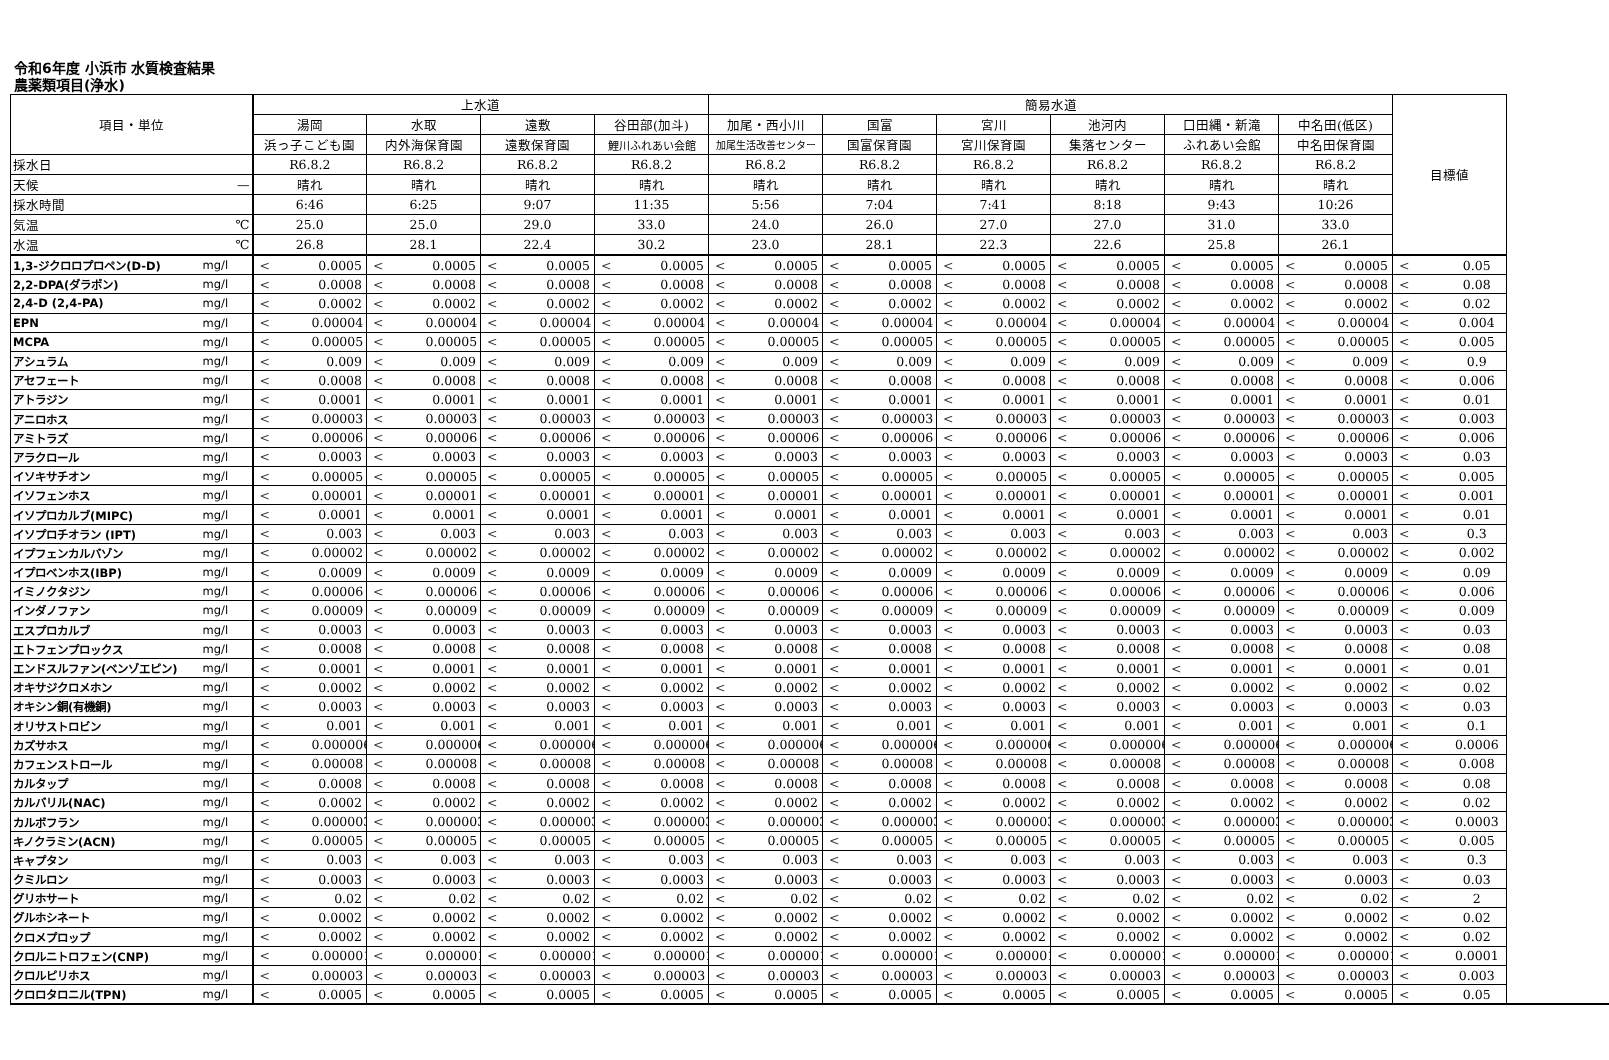令和6年度 小浜市 水質検査結果
農薬類項目(浄水)
| 項目・単位 | | 上水道 | | | | | | | | 簡易水道 | | | | | | | | | | | | 目標値 | |
| --- | --- | --- | --- | --- | --- | --- | --- | --- | --- | --- | --- | --- | --- | --- | --- | --- | --- | --- | --- | --- | --- | --- | --- |
| | | 湯岡 | | 水取 | | 遠敷 | | 谷田部(加斗) | | 加尾・西小川 | | 国富 | | 宮川 | | 池河内 | | 口田縄・新滝 | | 中名田(低区) | | | |
| | | 浜っ子こども園 | | 内外海保育園 | | 遠敷保育園 | | 鯉川ふれあい会館 | | 加尾生活改善センター | | 国富保育園 | | 宮川保育園 | | 集落センター | | ふれあい会館 | | 中名田保育園 | | | |
| 採水日 | | R6.8.2 | | R6.8.2 | | R6.8.2 | | R6.8.2 | | R6.8.2 | | R6.8.2 | | R6.8.2 | | R6.8.2 | | R6.8.2 | | R6.8.2 | | | |
| 天候 | — | 晴れ | | 晴れ | | 晴れ | | 晴れ | | 晴れ | | 晴れ | | 晴れ | | 晴れ | | 晴れ | | 晴れ | | | |
| 採水時間 | | 6:46 | | 6:25 | | 9:07 | | 11:35 | | 5:56 | | 7:04 | | 7:41 | | 8:18 | | 9:43 | | 10:26 | | | |
| 気温 | ℃ | 25.0 | | 25.0 | | 29.0 | | 33.0 | | 24.0 | | 26.0 | | 27.0 | | 27.0 | | 31.0 | | 33.0 | | | |
| 水温 | ℃ | 26.8 | | 28.1 | | 22.4 | | 30.2 | | 23.0 | | 28.1 | | 22.3 | | 22.6 | | 25.8 | | 26.1 | | | |
| 1,3-ジクロロプロペン(D-D) | mg/l | < | 0.0005 | < | 0.0005 | < | 0.0005 | < | 0.0005 | < | 0.0005 | < | 0.0005 | < | 0.0005 | < | 0.0005 | < | 0.0005 | < | 0.0005 | < | 0.05 |
| 2,2-DPA(ダラポン) | mg/l | < | 0.0008 | < | 0.0008 | < | 0.0008 | < | 0.0008 | < | 0.0008 | < | 0.0008 | < | 0.0008 | < | 0.0008 | < | 0.0008 | < | 0.0008 | < | 0.08 |
| 2,4-D (2,4-PA) | mg/l | < | 0.0002 | < | 0.0002 | < | 0.0002 | < | 0.0002 | < | 0.0002 | < | 0.0002 | < | 0.0002 | < | 0.0002 | < | 0.0002 | < | 0.0002 | < | 0.02 |
| EPN | mg/l | < | 0.00004 | < | 0.00004 | < | 0.00004 | < | 0.00004 | < | 0.00004 | < | 0.00004 | < | 0.00004 | < | 0.00004 | < | 0.00004 | < | 0.00004 | < | 0.004 |
| MCPA | mg/l | < | 0.00005 | < | 0.00005 | < | 0.00005 | < | 0.00005 | < | 0.00005 | < | 0.00005 | < | 0.00005 | < | 0.00005 | < | 0.00005 | < | 0.00005 | < | 0.005 |
| アシュラム | mg/l | < | 0.009 | < | 0.009 | < | 0.009 | < | 0.009 | < | 0.009 | < | 0.009 | < | 0.009 | < | 0.009 | < | 0.009 | < | 0.009 | < | 0.9 |
| アセフェート | mg/l | < | 0.0008 | < | 0.0008 | < | 0.0008 | < | 0.0008 | < | 0.0008 | < | 0.0008 | < | 0.0008 | < | 0.0008 | < | 0.0008 | < | 0.0008 | < | 0.006 |
| アトラジン | mg/l | < | 0.0001 | < | 0.0001 | < | 0.0001 | < | 0.0001 | < | 0.0001 | < | 0.0001 | < | 0.0001 | < | 0.0001 | < | 0.0001 | < | 0.0001 | < | 0.01 |
| アニロホス | mg/l | < | 0.00003 | < | 0.00003 | < | 0.00003 | < | 0.00003 | < | 0.00003 | < | 0.00003 | < | 0.00003 | < | 0.00003 | < | 0.00003 | < | 0.00003 | < | 0.003 |
| アミトラズ | mg/l | < | 0.00006 | < | 0.00006 | < | 0.00006 | < | 0.00006 | < | 0.00006 | < | 0.00006 | < | 0.00006 | < | 0.00006 | < | 0.00006 | < | 0.00006 | < | 0.006 |
| アラクロール | mg/l | < | 0.0003 | < | 0.0003 | < | 0.0003 | < | 0.0003 | < | 0.0003 | < | 0.0003 | < | 0.0003 | < | 0.0003 | < | 0.0003 | < | 0.0003 | < | 0.03 |
| イソキサチオン | mg/l | < | 0.00005 | < | 0.00005 | < | 0.00005 | < | 0.00005 | < | 0.00005 | < | 0.00005 | < | 0.00005 | < | 0.00005 | < | 0.00005 | < | 0.00005 | < | 0.005 |
| イソフェンホス | mg/l | < | 0.00001 | < | 0.00001 | < | 0.00001 | < | 0.00001 | < | 0.00001 | < | 0.00001 | < | 0.00001 | < | 0.00001 | < | 0.00001 | < | 0.00001 | < | 0.001 |
| イソプロカルブ(MIPC) | mg/l | < | 0.0001 | < | 0.0001 | < | 0.0001 | < | 0.0001 | < | 0.0001 | < | 0.0001 | < | 0.0001 | < | 0.0001 | < | 0.0001 | < | 0.0001 | < | 0.01 |
| イソプロチオラン (IPT) | mg/l | < | 0.003 | < | 0.003 | < | 0.003 | < | 0.003 | < | 0.003 | < | 0.003 | < | 0.003 | < | 0.003 | < | 0.003 | < | 0.003 | < | 0.3 |
| イプフェンカルバゾン | mg/l | < | 0.00002 | < | 0.00002 | < | 0.00002 | < | 0.00002 | < | 0.00002 | < | 0.00002 | < | 0.00002 | < | 0.00002 | < | 0.00002 | < | 0.00002 | < | 0.002 |
| イプロベンホス(IBP) | mg/l | < | 0.0009 | < | 0.0009 | < | 0.0009 | < | 0.0009 | < | 0.0009 | < | 0.0009 | < | 0.0009 | < | 0.0009 | < | 0.0009 | < | 0.0009 | < | 0.09 |
| イミノクタジン | mg/l | < | 0.00006 | < | 0.00006 | < | 0.00006 | < | 0.00006 | < | 0.00006 | < | 0.00006 | < | 0.00006 | < | 0.00006 | < | 0.00006 | < | 0.00006 | < | 0.006 |
| インダノファン | mg/l | < | 0.00009 | < | 0.00009 | < | 0.00009 | < | 0.00009 | < | 0.00009 | < | 0.00009 | < | 0.00009 | < | 0.00009 | < | 0.00009 | < | 0.00009 | < | 0.009 |
| エスプロカルブ | mg/l | < | 0.0003 | < | 0.0003 | < | 0.0003 | < | 0.0003 | < | 0.0003 | < | 0.0003 | < | 0.0003 | < | 0.0003 | < | 0.0003 | < | 0.0003 | < | 0.03 |
| エトフェンプロックス | mg/l | < | 0.0008 | < | 0.0008 | < | 0.0008 | < | 0.0008 | < | 0.0008 | < | 0.0008 | < | 0.0008 | < | 0.0008 | < | 0.0008 | < | 0.0008 | < | 0.08 |
| エンドスルファン(ベンゾエピン) | mg/l | < | 0.0001 | < | 0.0001 | < | 0.0001 | < | 0.0001 | < | 0.0001 | < | 0.0001 | < | 0.0001 | < | 0.0001 | < | 0.0001 | < | 0.0001 | < | 0.01 |
| オキサジクロメホン | mg/l | < | 0.0002 | < | 0.0002 | < | 0.0002 | < | 0.0002 | < | 0.0002 | < | 0.0002 | < | 0.0002 | < | 0.0002 | < | 0.0002 | < | 0.0002 | < | 0.02 |
| オキシン銅(有機銅) | mg/l | < | 0.0003 | < | 0.0003 | < | 0.0003 | < | 0.0003 | < | 0.0003 | < | 0.0003 | < | 0.0003 | < | 0.0003 | < | 0.0003 | < | 0.0003 | < | 0.03 |
| オリサストロビン | mg/l | < | 0.001 | < | 0.001 | < | 0.001 | < | 0.001 | < | 0.001 | < | 0.001 | < | 0.001 | < | 0.001 | < | 0.001 | < | 0.001 | < | 0.1 |
| カズサホス | mg/l | < | 0.000006 | < | 0.000006 | < | 0.000006 | < | 0.000006 | < | 0.000006 | < | 0.000006 | < | 0.000006 | < | 0.000006 | < | 0.000006 | < | 0.000006 | < | 0.0006 |
| カフェンストロール | mg/l | < | 0.00008 | < | 0.00008 | < | 0.00008 | < | 0.00008 | < | 0.00008 | < | 0.00008 | < | 0.00008 | < | 0.00008 | < | 0.00008 | < | 0.00008 | < | 0.008 |
| カルタップ | mg/l | < | 0.0008 | < | 0.0008 | < | 0.0008 | < | 0.0008 | < | 0.0008 | < | 0.0008 | < | 0.0008 | < | 0.0008 | < | 0.0008 | < | 0.0008 | < | 0.08 |
| カルバリル(NAC) | mg/l | < | 0.0002 | < | 0.0002 | < | 0.0002 | < | 0.0002 | < | 0.0002 | < | 0.0002 | < | 0.0002 | < | 0.0002 | < | 0.0002 | < | 0.0002 | < | 0.02 |
| カルボフラン | mg/l | < | 0.000003 | < | 0.000003 | < | 0.000003 | < | 0.000003 | < | 0.000003 | < | 0.000003 | < | 0.000003 | < | 0.000003 | < | 0.000003 | < | 0.000003 | < | 0.0003 |
| キノクラミン(ACN) | mg/l | < | 0.00005 | < | 0.00005 | < | 0.00005 | < | 0.00005 | < | 0.00005 | < | 0.00005 | < | 0.00005 | < | 0.00005 | < | 0.00005 | < | 0.00005 | < | 0.005 |
| キャプタン | mg/l | < | 0.003 | < | 0.003 | < | 0.003 | < | 0.003 | < | 0.003 | < | 0.003 | < | 0.003 | < | 0.003 | < | 0.003 | < | 0.003 | < | 0.3 |
| クミルロン | mg/l | < | 0.0003 | < | 0.0003 | < | 0.0003 | < | 0.0003 | < | 0.0003 | < | 0.0003 | < | 0.0003 | < | 0.0003 | < | 0.0003 | < | 0.0003 | < | 0.03 |
| グリホサート | mg/l | < | 0.02 | < | 0.02 | < | 0.02 | < | 0.02 | < | 0.02 | < | 0.02 | < | 0.02 | < | 0.02 | < | 0.02 | < | 0.02 | < | 2 |
| グルホシネート | mg/l | < | 0.0002 | < | 0.0002 | < | 0.0002 | < | 0.0002 | < | 0.0002 | < | 0.0002 | < | 0.0002 | < | 0.0002 | < | 0.0002 | < | 0.0002 | < | 0.02 |
| クロメプロップ | mg/l | < | 0.0002 | < | 0.0002 | < | 0.0002 | < | 0.0002 | < | 0.0002 | < | 0.0002 | < | 0.0002 | < | 0.0002 | < | 0.0002 | < | 0.0002 | < | 0.02 |
| クロルニトロフェン(CNP) | mg/l | < | 0.000001 | < | 0.000001 | < | 0.000001 | < | 0.000001 | < | 0.000001 | < | 0.000001 | < | 0.000001 | < | 0.000001 | < | 0.000001 | < | 0.000001 | < | 0.0001 |
| クロルピリホス | mg/l | < | 0.00003 | < | 0.00003 | < | 0.00003 | < | 0.00003 | < | 0.00003 | < | 0.00003 | < | 0.00003 | < | 0.00003 | < | 0.00003 | < | 0.00003 | < | 0.003 |
| クロロタロニル(TPN) | mg/l | < | 0.0005 | < | 0.0005 | < | 0.0005 | < | 0.0005 | < | 0.0005 | < | 0.0005 | < | 0.0005 | < | 0.0005 | < | 0.0005 | < | 0.0005 | < | 0.05 |